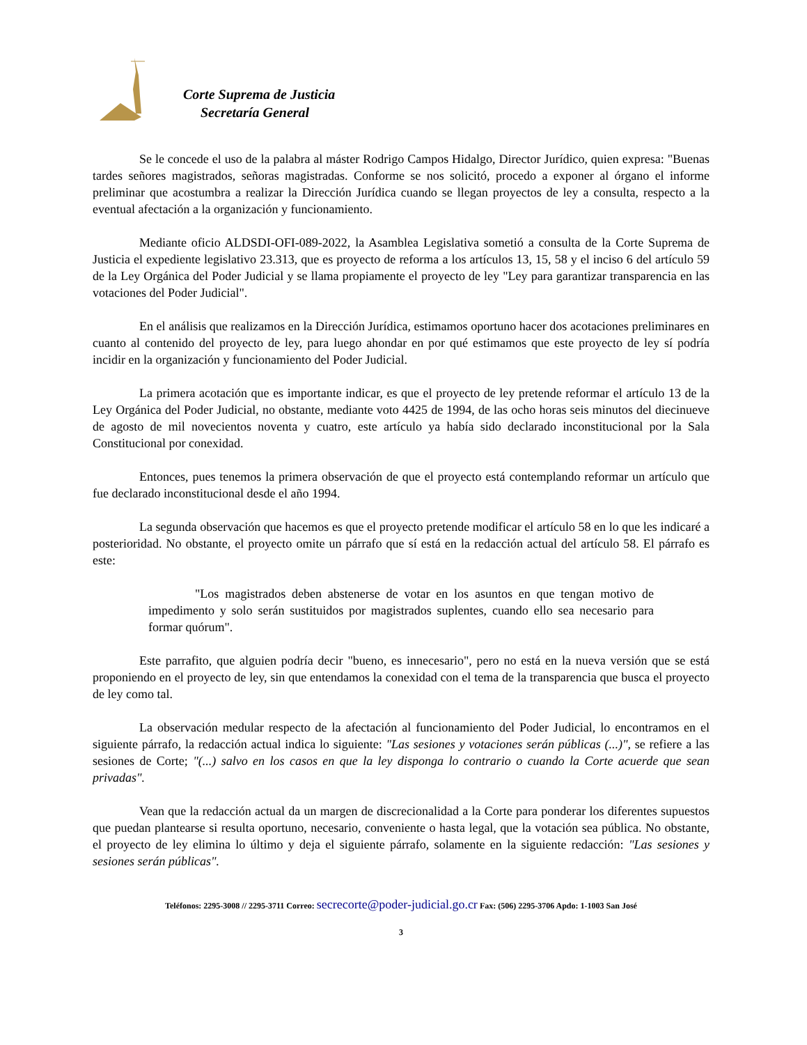Corte Suprema de Justicia
Secretaría General
Se le concede el uso de la palabra al máster Rodrigo Campos Hidalgo, Director Jurídico, quien expresa: "Buenas tardes señores magistrados, señoras magistradas. Conforme se nos solicitó, procedo a exponer al órgano el informe preliminar que acostumbra a realizar la Dirección Jurídica cuando se llegan proyectos de ley a consulta, respecto a la eventual afectación a la organización y funcionamiento.
Mediante oficio ALDSDI-OFI-089-2022, la Asamblea Legislativa sometió a consulta de la Corte Suprema de Justicia el expediente legislativo 23.313, que es proyecto de reforma a los artículos 13, 15, 58 y el inciso 6 del artículo 59 de la Ley Orgánica del Poder Judicial y se llama propiamente el proyecto de ley "Ley para garantizar transparencia en las votaciones del Poder Judicial".
En el análisis que realizamos en la Dirección Jurídica, estimamos oportuno hacer dos acotaciones preliminares en cuanto al contenido del proyecto de ley, para luego ahondar en por qué estimamos que este proyecto de ley sí podría incidir en la organización y funcionamiento del Poder Judicial.
La primera acotación que es importante indicar, es que el proyecto de ley pretende reformar el artículo 13 de la Ley Orgánica del Poder Judicial, no obstante, mediante voto 4425 de 1994, de las ocho horas seis minutos del diecinueve de agosto de mil novecientos noventa y cuatro, este artículo ya había sido declarado inconstitucional por la Sala Constitucional por conexidad.
Entonces, pues tenemos la primera observación de que el proyecto está contemplando reformar un artículo que fue declarado inconstitucional desde el año 1994.
La segunda observación que hacemos es que el proyecto pretende modificar el artículo 58 en lo que les indicaré a posterioridad. No obstante, el proyecto omite un párrafo que sí está en la redacción actual del artículo 58. El párrafo es este:
"Los magistrados deben abstenerse de votar en los asuntos en que tengan motivo de impedimento y solo serán sustituidos por magistrados suplentes, cuando ello sea necesario para formar quórum".
Este parrafito, que alguien podría decir "bueno, es innecesario", pero no está en la nueva versión que se está proponiendo en el proyecto de ley, sin que entendamos la conexidad con el tema de la transparencia que busca el proyecto de ley como tal.
La observación medular respecto de la afectación al funcionamiento del Poder Judicial, lo encontramos en el siguiente párrafo, la redacción actual indica lo siguiente: "Las sesiones y votaciones serán públicas (...)", se refiere a las sesiones de Corte; "(...) salvo en los casos en que la ley disponga lo contrario o cuando la Corte acuerde que sean privadas".
Vean que la redacción actual da un margen de discrecionalidad a la Corte para ponderar los diferentes supuestos que puedan plantearse si resulta oportuno, necesario, conveniente o hasta legal, que la votación sea pública. No obstante, el proyecto de ley elimina lo último y deja el siguiente párrafo, solamente en la siguiente redacción: "Las sesiones y sesiones serán públicas".
Teléfonos: 2295-3008 // 2295-3711 Correo: secrecorte@poder-judicial.go.cr Fax: (506) 2295-3706 Apdo: 1-1003 San José
3